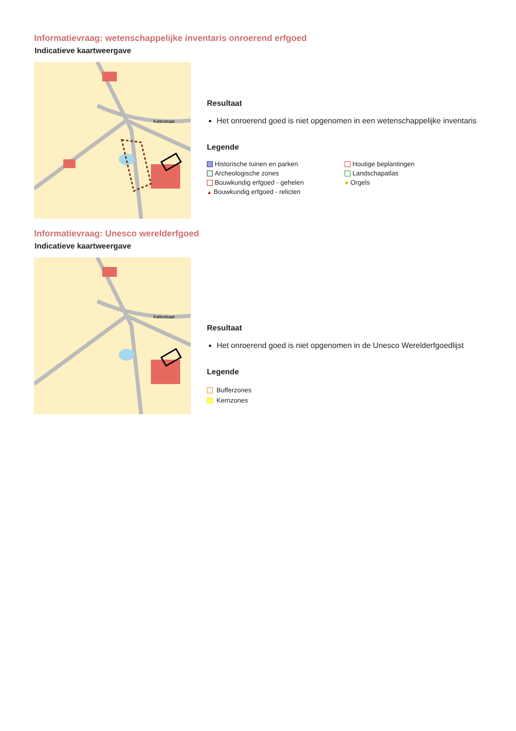Informatievraag: wetenschappelijke inventaris onroerend erfgoed
Indicatieve kaartweergave
Kattestraat
Resultaat
Het onroerend goed is niet opgenomen in een wetenschappelijke inventaris
Legende
Historische tuinen en parken
Houtige beplantingen
Archeologische zones
Landschapatlas
Bouwkundig erfgoed - gehelen
● Orgels
▲ Bouwkundig erfgoed - relicten
Informatievraag: Unesco werelderfgoed
Indicatieve kaartweergave
Kattestraat
Resultaat
Het onroerend goed is niet opgenomen in de Unesco Werelderfgoedlijst
Legende
Bufferzones
Kernzones